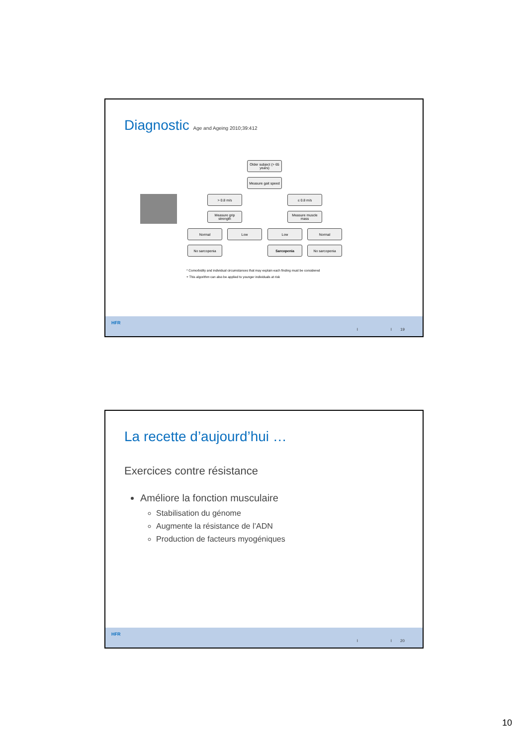Diagnostic Age and Ageing 2010;39:412
Older subject (> 65 years)
Measure gait speed
> 0.8 m/s ≤ 0.8 m/s
Measure grip strength
Measure muscle mass
Normal Low Low Normal
No sarcopenia Sarcopenia No sarcopenia
* Comorbidity and individual circumstances that may explain each finding must be considered
+ This algorithm can also be applied to younger individuals at risk
HFR
I I 19
La recette d’aujourd’hui …
Exercices contre résistance
Améliore la fonction musculaire
Stabilisation du génome
Augmente la résistance de l’ADN
Production de facteurs myogéniques
HFR
I I 20
10